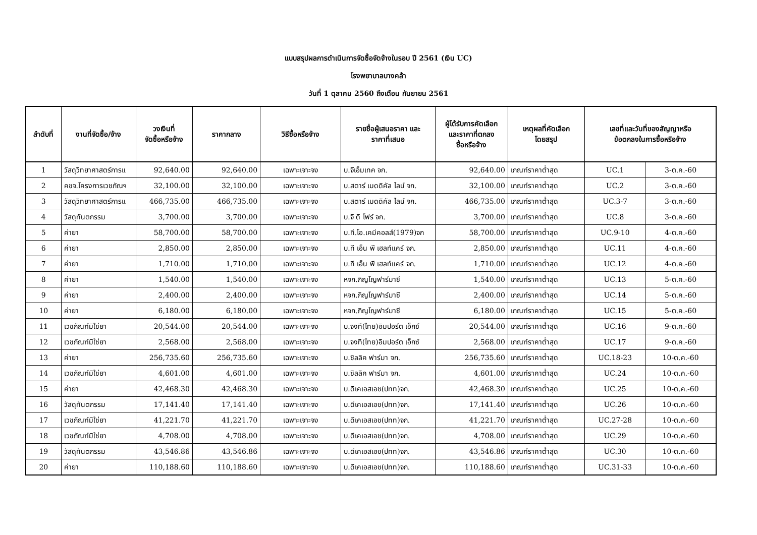แบบสรุปผลการดำเนินการจัดซื้อจัดจ้างในรอบ ปี 2561 (เงิน UC)
โรงพยาบาลบางคล้า
วันที่ 1 ตุลาคม 2560 ถึงเดือน กันยายน 2561
| ลำดับที่ | งานที่จัดซื้อ/จ้าง | วงเงินที่ จัดซื้อหรือจ้าง | ราคากลาง | วิธีซื้อหรือจ้าง | รายชื่อผู้เสนอราคา และ ราคาที่เสนอ | ผู้ได้รับการคัดเลือก และราคาที่ตกลง ซื้อหรือจ้าง | เหตุผลที่คัดเลือก โดยสรุป | เลขที่และวันที่ของสัญญาหรือ ข้อตกลงในการซื้อหริอจ้าง | |
| --- | --- | --- | --- | --- | --- | --- | --- | --- | --- |
| 1 | วัสดุวิทยาศาสตร์การแ | 92,640.00 | 92,640.00 | เฉพาะเจาะจง | บ.จีเอ็มเทค จก. | 92,640.00 | เกณฑ์ราคาต่ำสุด | UC.1 | 3-ต.ค.-60 |
| 2 | คชจ.โครงการเวชภัณฯ | 32,100.00 | 32,100.00 | เฉพาะเจาะจง | บ.สตาร์ เมดดิคัล ไลน์ จก. | 32,100.00 | เกณฑ์ราคาต่ำสุด | UC.2 | 3-ต.ค.-60 |
| 3 | วัสดุวิทยาศาสตร์การแ | 466,735.00 | 466,735.00 | เฉพาะเจาะจง | บ.สตาร์ เมดดิคัล ไลน์ จก. | 466,735.00 | เกณฑ์ราคาต่ำสุด | UC.3-7 | 3-ต.ค.-60 |
| 4 | วัสดุทันตกรรม | 3,700.00 | 3,700.00 | เฉพาะเจาะจง | บ.จี ดี โฟร์ จก. | 3,700.00 | เกณฑ์ราคาต่ำสุด | UC.8 | 3-ต.ค.-60 |
| 5 | ค่ายา | 58,700.00 | 58,700.00 | เฉพาะเจาะจง | บ.ที.โอ.เคมีคอลส์(1979)จก | 58,700.00 | เกณฑ์ราคาต่ำสุด | UC.9-10 | 4-ต.ค.-60 |
| 6 | ค่ายา | 2,850.00 | 2,850.00 | เฉพาะเจาะจง | บ.ที เอ็น พี เฮลท์แคร์ จก. | 2,850.00 | เกณฑ์ราคาต่ำสุด | UC.11 | 4-ต.ค.-60 |
| 7 | ค่ายา | 1,710.00 | 1,710.00 | เฉพาะเจาะจง | บ.ที เอ็น พี เฮลท์แคร์ จก. | 1,710.00 | เกณฑ์ราคาต่ำสุด | UC.12 | 4-ต.ค.-60 |
| 8 | ค่ายา | 1,540.00 | 1,540.00 | เฉพาะเจาะจง | หจก.ภิญโญฟาร์มาซี | 1,540.00 | เกณฑ์ราคาต่ำสุด | UC.13 | 5-ต.ค.-60 |
| 9 | ค่ายา | 2,400.00 | 2,400.00 | เฉพาะเจาะจง | หจก.ภิญโญฟาร์มาซี | 2,400.00 | เกณฑ์ราคาต่ำสุด | UC.14 | 5-ต.ค.-60 |
| 10 | ค่ายา | 6,180.00 | 6,180.00 | เฉพาะเจาะจง | หจก.ภิญโญฟาร์มาซี | 6,180.00 | เกณฑ์ราคาต่ำสุด | UC.15 | 5-ต.ค.-60 |
| 11 | เวชภัณฑ์มิใช่ยา | 20,544.00 | 20,544.00 | เฉพาะเจาะจง | บ.จงที(ไทย)อิมปอร์ต เอ็กซ์ | 20,544.00 | เกณฑ์ราคาต่ำสุด | UC.16 | 9-ต.ค.-60 |
| 12 | เวชภัณฑ์มิใช่ยา | 2,568.00 | 2,568.00 | เฉพาะเจาะจง | บ.จงที(ไทย)อิมปอร์ต เอ็กซ์ | 2,568.00 | เกณฑ์ราคาต่ำสุด | UC.17 | 9-ต.ค.-60 |
| 13 | ค่ายา | 256,735.60 | 256,735.60 | เฉพาะเจาะจง | บ.ซิลลิค ฟาร์มา จก. | 256,735.60 | เกณฑ์ราคาต่ำสุด | UC.18-23 | 10-ต.ค.-60 |
| 14 | เวชภัณฑ์มิใช่ยา | 4,601.00 | 4,601.00 | เฉพาะเจาะจง | บ.ซิลลิค ฟาร์มา จก. | 4,601.00 | เกณฑ์ราคาต่ำสุด | UC.24 | 10-ต.ค.-60 |
| 15 | ค่ายา | 42,468.30 | 42,468.30 | เฉพาะเจาะจง | บ.ดีเคเอสเอช(ปทท)จก. | 42,468.30 | เกณฑ์ราคาต่ำสุด | UC.25 | 10-ต.ค.-60 |
| 16 | วัสดุทันตกรรม | 17,141.40 | 17,141.40 | เฉพาะเจาะจง | บ.ดีเคเอสเอช(ปทท)จก. | 17,141.40 | เกณฑ์ราคาต่ำสุด | UC.26 | 10-ต.ค.-60 |
| 17 | เวชภัณฑ์มิใช่ยา | 41,221.70 | 41,221.70 | เฉพาะเจาะจง | บ.ดีเคเอสเอช(ปทท)จก. | 41,221.70 | เกณฑ์ราคาต่ำสุด | UC.27-28 | 10-ต.ค.-60 |
| 18 | เวชภัณฑ์มิใช่ยา | 4,708.00 | 4,708.00 | เฉพาะเจาะจง | บ.ดีเคเอสเอช(ปทท)จก. | 4,708.00 | เกณฑ์ราคาต่ำสุด | UC.29 | 10-ต.ค.-60 |
| 19 | วัสดุทันตกรรม | 43,546.86 | 43,546.86 | เฉพาะเจาะจง | บ.ดีเคเอสเอช(ปทท)จก. | 43,546.86 | เกณฑ์ราคาต่ำสุด | UC.30 | 10-ต.ค.-60 |
| 20 | ค่ายา | 110,188.60 | 110,188.60 | เฉพาะเจาะจง | บ.ดีเคเอสเอช(ปทท)จก. | 110,188.60 | เกณฑ์ราคาต่ำสุด | UC.31-33 | 10-ต.ค.-60 |